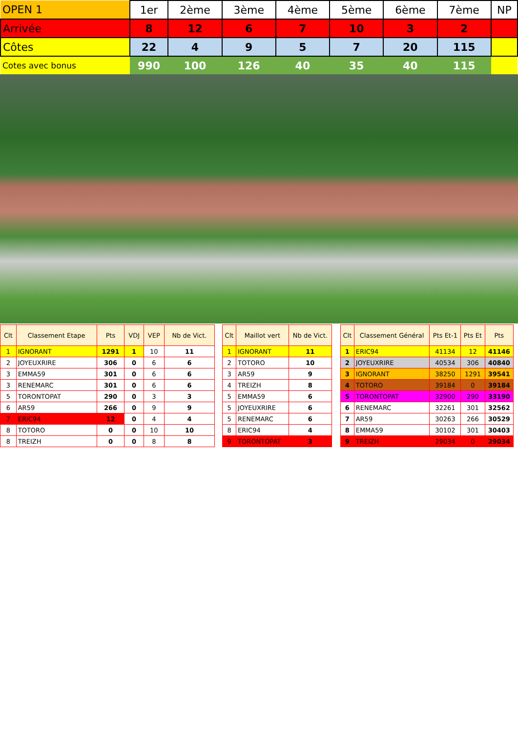| OPEN 1 | 1er | 2ème | 3ème | 4ème | 5ème | 6ème | 7ème | NP |
| Arrivée | 8 | 12 | 6 | 7 | 10 | 3 | 2 | |
| Côtes | 22 | 4 | 9 | 5 | 7 | 20 | 115 | |
| Cotes avec bonus | 990 | 100 | 126 | 40 | 35 | 40 | 115 | |
| Clt | Classement Etape | Pts | VDJ | VEP | Nb de Vict. |
| --- | --- | --- | --- | --- | --- |
| 1 | IGNORANT | 1291 | 1 | 10 | 11 |
| 2 | JOYEUXRIRE | 306 | 0 | 6 | 6 |
| 3 | EMMA59 | 301 | 0 | 6 | 6 |
| 3 | RENEMARC | 301 | 0 | 6 | 6 |
| 5 | TORONTOPAT | 290 | 0 | 3 | 3 |
| 6 | AR59 | 266 | 0 | 9 | 9 |
| 7 | ERIC94 | 12 | 0 | 4 | 4 |
| 8 | TOTORO | 0 | 0 | 10 | 10 |
| 8 | TREIZH | 0 | 0 | 8 | 8 |
| Clt | Maillot vert | Nb de Vict. |
| --- | --- | --- |
| 1 | IGNORANT | 11 |
| 2 | TOTORO | 10 |
| 3 | AR59 | 9 |
| 4 | TREIZH | 8 |
| 5 | EMMA59 | 6 |
| 5 | JOYEUXRIRE | 6 |
| 5 | RENEMARC | 6 |
| 8 | ERIC94 | 4 |
| 9 | TORONTOPAT | 3 |
| Clt | Classement Général | Pts Et-1 | Pts Et | Pts |
| --- | --- | --- | --- | --- |
| 1 | ERIC94 | 41134 | 12 | 41146 |
| 2 | JOYEUXRIRE | 40534 | 306 | 40840 |
| 3 | IGNORANT | 38250 | 1291 | 39541 |
| 4 | TOTORO | 39184 | 0 | 39184 |
| 5 | TORONTOPAT | 32900 | 290 | 33190 |
| 6 | RENEMARC | 32261 | 301 | 32562 |
| 7 | AR59 | 30263 | 266 | 30529 |
| 8 | EMMA59 | 30102 | 301 | 30403 |
| 9 | TREIZH | 29034 | 0 | 29034 |